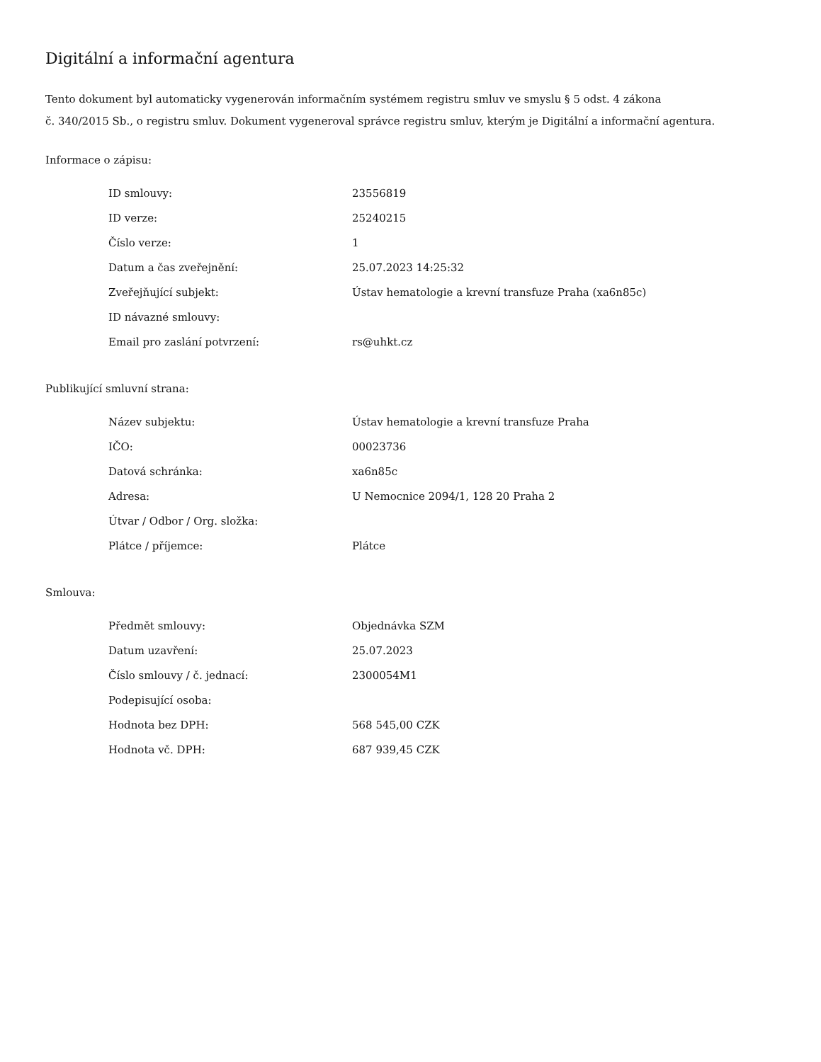Digitální a informační agentura
Tento dokument byl automaticky vygenerován informačním systémem registru smluv ve smyslu § 5 odst. 4 zákona
č. 340/2015 Sb., o registru smluv. Dokument vygeneroval správce registru smluv, kterým je Digitální a informační agentura.
Informace o zápisu:
| ID smlouvy: | 23556819 |
| ID verze: | 25240215 |
| Číslo verze: | 1 |
| Datum a čas zveřejnění: | 25.07.2023 14:25:32 |
| Zveřejňující subjekt: | Ústav hematologie a krevní transfuze Praha (xa6n85c) |
| ID návazné smlouvy: | |
| Email pro zaslání potvrzení: | rs@uhkt.cz |
Publikující smluvní strana:
| Název subjektu: | Ústav hematologie a krevní transfuze Praha |
| IČO: | 00023736 |
| Datová schránka: | xa6n85c |
| Adresa: | U Nemocnice 2094/1, 128 20 Praha 2 |
| Útvar / Odbor / Org. složka: | |
| Plátce / příjemce: | Plátce |
Smlouva:
| Předmět smlouvy: | Objednávka SZM |
| Datum uzavření: | 25.07.2023 |
| Číslo smlouvy / č. jednací: | 2300054M1 |
| Podepisující osoba: | |
| Hodnota bez DPH: | 568 545,00 CZK |
| Hodnota vč. DPH: | 687 939,45 CZK |